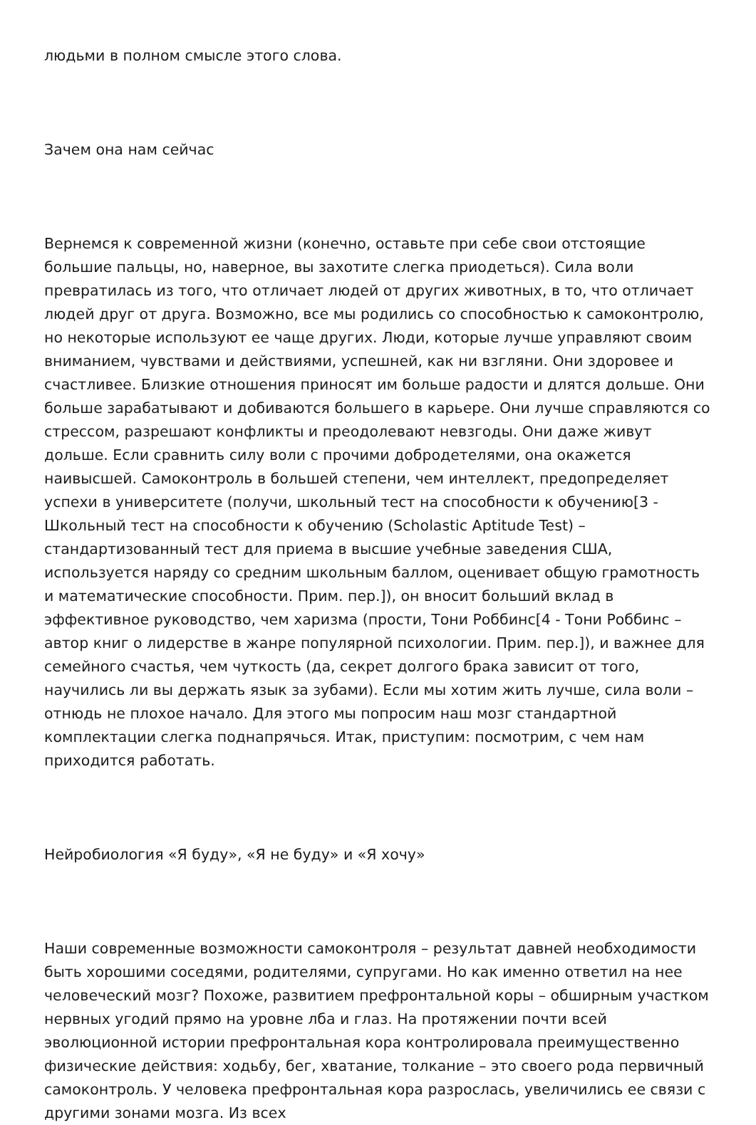людьми в полном смысле этого слова.
Зачем она нам сейчас
Вернемся к современной жизни (конечно, оставьте при себе свои отстоящие большие пальцы, но, наверное, вы захотите слегка приодеться). Сила воли превратилась из того, что отличает людей от других животных, в то, что отличает людей друг от друга. Возможно, все мы родились со способностью к самоконтролю, но некоторые используют ее чаще других. Люди, которые лучше управляют своим вниманием, чувствами и действиями, успешней, как ни взгляни. Они здоровее и счастливее. Близкие отношения приносят им больше радости и длятся дольше. Они больше зарабатывают и добиваются большего в карьере. Они лучше справляются со стрессом, разрешают конфликты и преодолевают невзгоды. Они даже живут дольше. Если сравнить силу воли с прочими добродетелями, она окажется наивысшей. Самоконтроль в большей степени, чем интеллект, предопределяет успехи в университете (получи, школьный тест на способности к обучению[3 - Школьный тест на способности к обучению (Scholastic Aptitude Test) – стандартизованный тест для приема в высшие учебные заведения США, используется наряду со средним школьным баллом, оценивает общую грамотность и математические способности. Прим. пер.]), он вносит больший вклад в эффективное руководство, чем харизма (прости, Тони Роббинс[4 - Тони Роббинс – автор книг о лидерстве в жанре популярной психологии. Прим. пер.]), и важнее для семейного счастья, чем чуткость (да, секрет долгого брака зависит от того, научились ли вы держать язык за зубами). Если мы хотим жить лучше, сила воли – отнюдь не плохое начало. Для этого мы попросим наш мозг стандартной комплектации слегка поднапрячься. Итак, приступим: посмотрим, с чем нам приходится работать.
Нейробиология «Я буду», «Я не буду» и «Я хочу»
Наши современные возможности самоконтроля – результат давней необходимости быть хорошими соседями, родителями, супругами. Но как именно ответил на нее человеческий мозг? Похоже, развитием префронтальной коры – обширным участком нервных угодий прямо на уровне лба и глаз. На протяжении почти всей эволюционной истории префронтальная кора контролировала преимущественно физические действия: ходьбу, бег, хватание, толкание – это своего рода первичный самоконтроль. У человека префронтальная кора разрослась, увеличились ее связи с другими зонами мозга. Из всех